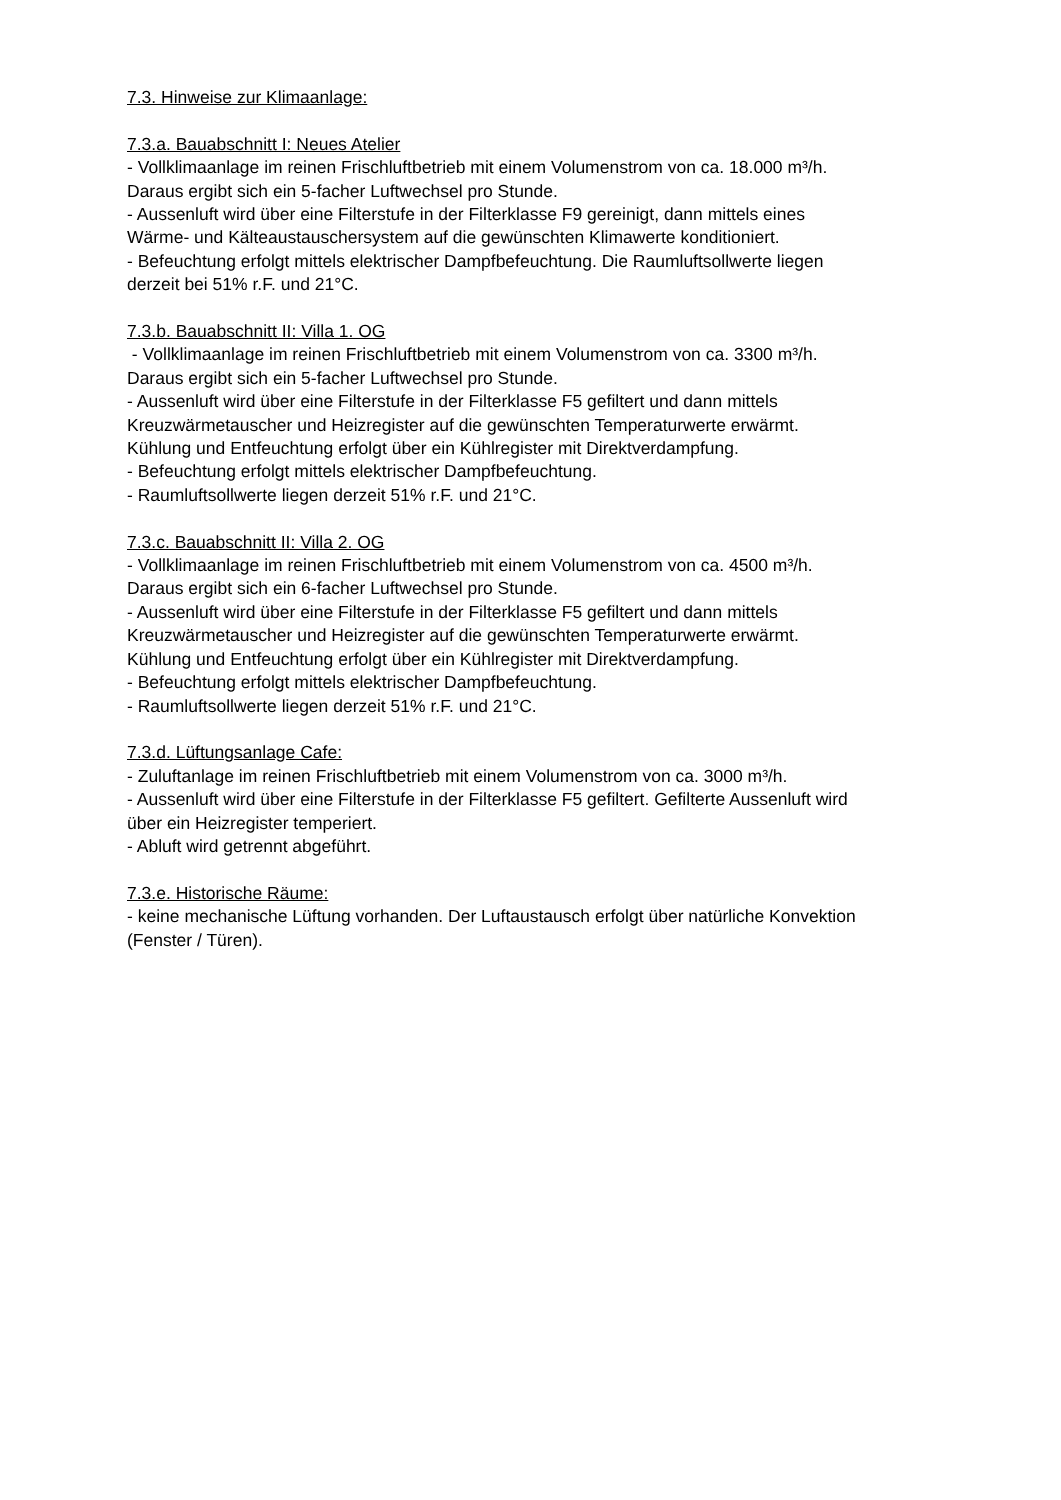7.3. Hinweise zur Klimaanlage:
7.3.a. Bauabschnitt I: Neues Atelier
- Vollklimaanlage im reinen Frischluftbetrieb mit einem Volumenstrom von ca. 18.000 m³/h.
Daraus ergibt sich ein 5-facher Luftwechsel pro Stunde.
- Aussenluft wird über eine Filterstufe in der Filterklasse F9 gereinigt, dann mittels eines
Wärme- und Kälteaustauschersystem auf die gewünschten Klimawerte konditioniert.
- Befeuchtung erfolgt mittels elektrischer Dampfbefeuchtung. Die Raumluftsollwerte liegen
derzeit bei 51% r.F. und 21°C.
7.3.b. Bauabschnitt II: Villa 1. OG
- Vollklimaanlage im reinen Frischluftbetrieb mit einem Volumenstrom von ca. 3300 m³/h.
Daraus ergibt sich ein 5-facher Luftwechsel pro Stunde.
- Aussenluft wird über eine Filterstufe in der Filterklasse F5 gefiltert und dann mittels
Kreuzwärmetauscher und Heizregister auf die gewünschten Temperaturwerte erwärmt.
Kühlung und Entfeuchtung erfolgt über ein Kühlregister mit Direktverdampfung.
- Befeuchtung erfolgt mittels elektrischer Dampfbefeuchtung.
- Raumluftsollwerte liegen derzeit 51% r.F. und 21°C.
7.3.c. Bauabschnitt II: Villa 2. OG
- Vollklimaanlage im reinen Frischluftbetrieb mit einem Volumenstrom von ca. 4500 m³/h.
Daraus ergibt sich ein 6-facher Luftwechsel pro Stunde.
- Aussenluft wird über eine Filterstufe in der Filterklasse F5 gefiltert und dann mittels
Kreuzwärmetauscher und Heizregister auf die gewünschten Temperaturwerte erwärmt.
Kühlung und Entfeuchtung erfolgt über ein Kühlregister mit Direktverdampfung.
- Befeuchtung erfolgt mittels elektrischer Dampfbefeuchtung.
- Raumluftsollwerte liegen derzeit 51% r.F. und 21°C.
7.3.d. Lüftungsanlage Cafe:
- Zuluftanlage im reinen Frischluftbetrieb mit einem Volumenstrom von ca. 3000 m³/h.
- Aussenluft wird über eine Filterstufe in der Filterklasse F5 gefiltert. Gefilterte Aussenluft wird
über ein Heizregister temperiert.
- Abluft wird getrennt abgeführt.
7.3.e. Historische Räume:
- keine mechanische Lüftung vorhanden. Der Luftaustausch erfolgt über natürliche Konvektion
(Fenster / Türen).